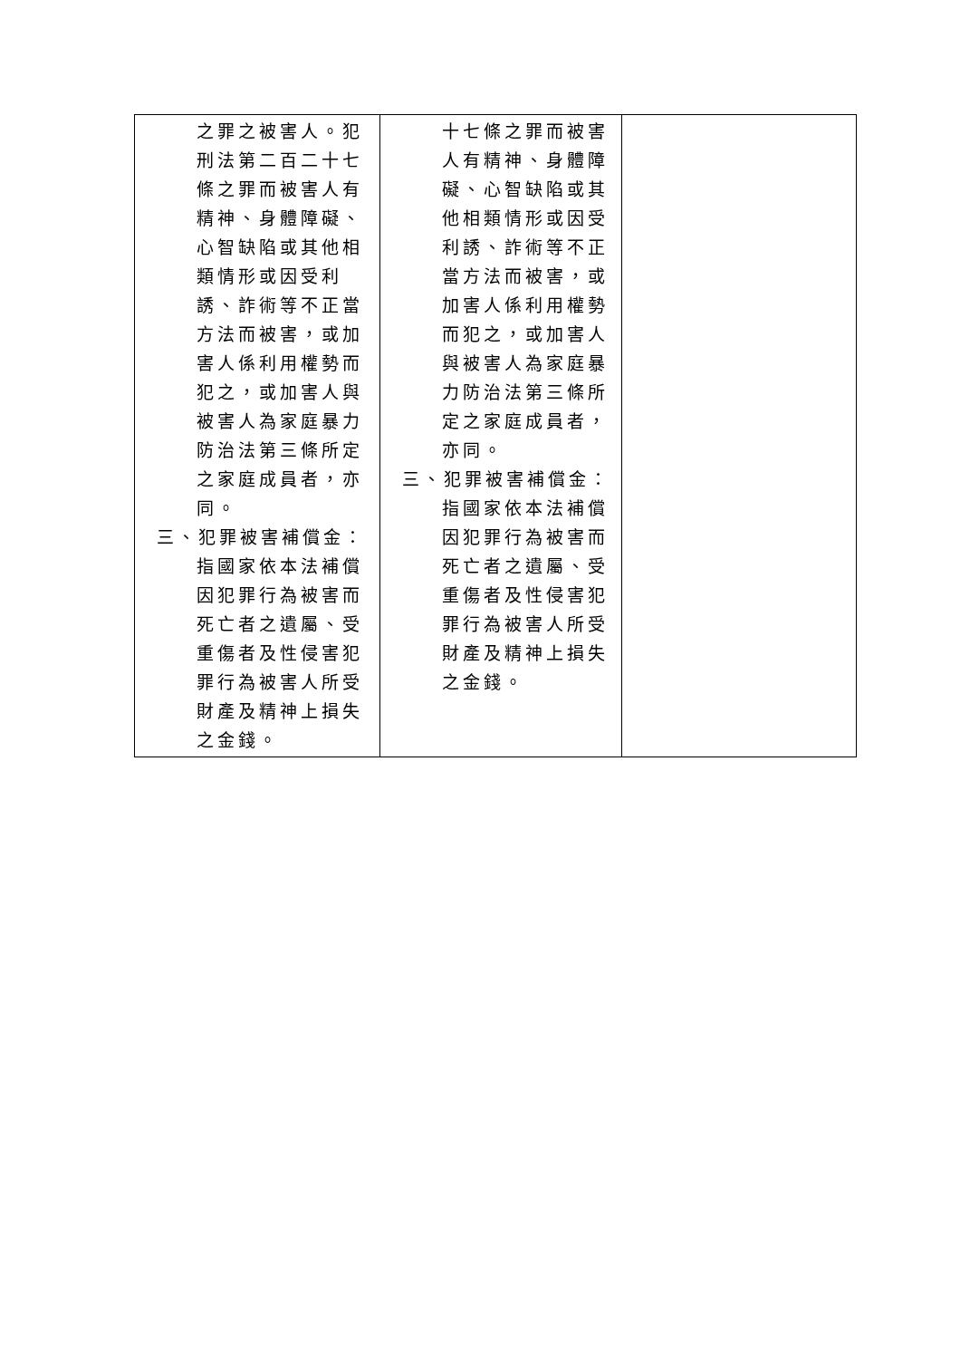| 之罪之被害人。犯刑法第二百二十七條之罪而被害人有精神、身體障礙、心智缺陷或其他相類情形或因受利誘、詐術等不正當方法而被害，或加害人係利用權勢而犯之，或加害人與被害人為家庭暴力防治法第三條所定之家庭成員者，亦同。 三、犯罪被害補償金：指國家依本法補償因犯罪行為被害而死亡者之遺屬、受重傷者及性侵害犯罪行為被害人所受財產及精神上損失之金錢。 | 十七條之罪而被害人有精神、身體障礙、心智缺陷或其他相類情形或因受利誘、詐術等不正當方法而被害，或加害人係利用權勢而犯之，或加害人與被害人為家庭暴力防治法第三條所定之家庭成員者，亦同。 三、犯罪被害補償金：指國家依本法補償因犯罪行為被害而死亡者之遺屬、受重傷者及性侵害犯罪行為被害人所受財產及精神上損失之金錢。 | |